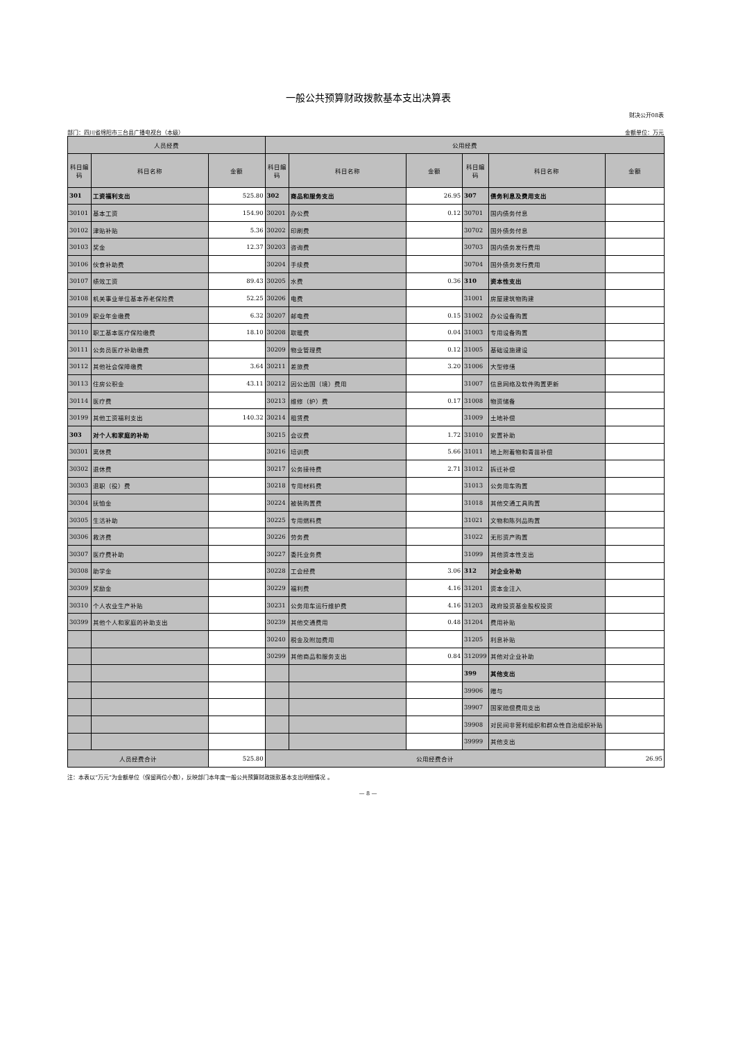一般公共预算财政拨款基本支出决算表
财决公开08表
部门：四川省绵阳市三台县广播电视台（本级） 金额单位：万元
| 人员经费 | | | 公用经费 | | | | | |
| --- | --- | --- | --- | --- | --- | --- | --- | --- |
| 科目编码 | 科目名称 | 金额 | 科目编码 | 科目名称 | 金额 | 科目编码 | 科目名称 | 金额 |
| 301 | 工资福利支出 | 525.80 | 302 | 商品和服务支出 | 26.95 | 307 | 债务利息及费用支出 | |
| 30101 | 基本工资 | 154.90 | 30201 | 办公费 | 0.12 | 30701 | 国内债务付息 | |
| 30102 | 津贴补贴 | 5.36 | 30202 | 印刷费 | | 30702 | 国外债务付息 | |
| 30103 | 奖金 | 12.37 | 30203 | 咨询费 | | 30703 | 国内债务发行费用 | |
| 30106 | 伙食补助费 | | 30204 | 手续费 | | 30704 | 国外债务发行费用 | |
| 30107 | 绩效工资 | 89.43 | 30205 | 水费 | 0.36 | 310 | 资本性支出 | |
| 30108 | 机关事业单位基本养老保险费 | 52.25 | 30206 | 电费 | | 31001 | 房屋建筑物购建 | |
| 30109 | 职业年金缴费 | 6.32 | 30207 | 邮电费 | 0.15 | 31002 | 办公设备购置 | |
| 30110 | 职工基本医疗保险缴费 | 18.10 | 30208 | 取暖费 | 0.04 | 31003 | 专用设备购置 | |
| 30111 | 公务员医疗补助缴费 | | 30209 | 物业管理费 | 0.12 | 31005 | 基础设施建设 | |
| 30112 | 其他社会保障缴费 | 3.64 | 30211 | 差旅费 | 3.20 | 31006 | 大型修缮 | |
| 30113 | 住房公积金 | 43.11 | 30212 | 因公出国（境）费用 | | 31007 | 信息网络及软件购置更新 | |
| 30114 | 医疗费 | | 30213 | 维修（护）费 | 0.17 | 31008 | 物资储备 | |
| 30199 | 其他工资福利支出 | 140.32 | 30214 | 租赁费 | | 31009 | 土地补偿 | |
| 303 | 对个人和家庭的补助 | | 30215 | 会议费 | 1.72 | 31010 | 安置补助 | |
| 30301 | 离休费 | | 30216 | 培训费 | 5.66 | 31011 | 地上附着物和青苗补偿 | |
| 30302 | 退休费 | | 30217 | 公务接待费 | 2.71 | 31012 | 拆迁补偿 | |
| 30303 | 退职（役）费 | | 30218 | 专用材料费 | | 31013 | 公务用车购置 | |
| 30304 | 抚恤金 | | 30224 | 被装购置费 | | 31018 | 其他交通工具购置 | |
| 30305 | 生活补助 | | 30225 | 专用燃料费 | | 31021 | 文物和陈列品购置 | |
| 30306 | 救济费 | | 30226 | 劳务费 | | 31022 | 无形资产购置 | |
| 30307 | 医疗费补助 | | 30227 | 委托业务费 | | 31099 | 其他资本性支出 | |
| 30308 | 助学金 | | 30228 | 工会经费 | 3.06 | 312 | 对企业补助 | |
| 30309 | 奖励金 | | 30229 | 福利费 | 4.16 | 31201 | 资本金注入 | |
| 30310 | 个人农业生产补贴 | | 30231 | 公务用车运行维护费 | 4.16 | 31203 | 政府投资基金股权投资 | |
| 30399 | 其他个人和家庭的补助支出 | | 30239 | 其他交通费用 | 0.48 | 31204 | 费用补贴 | |
| | | | 30240 | 税金及附加费用 | | 31205 | 利息补贴 | |
| | | | 30299 | 其他商品和服务支出 | 0.84 | 312099 | 其他对企业补助 | |
| | | | | | | 399 | 其他支出 | |
| | | | | | | 39906 | 赠与 | |
| | | | | | | 39907 | 国家赔偿费用支出 | |
| | | | | | | 39908 | 对民间非营利组织和群众性自治组织补贴 | |
| | | | | | | 39999 | 其他支出 | |
| 人员经费合计 | | 525.80 | 公用经费合计 | | | | | 26.95 |
注：本表以“万元”为金额单位（保留两位小数），反映部门本年度一般公共预算财政拨款基本支出明细情况 。
— 8 —